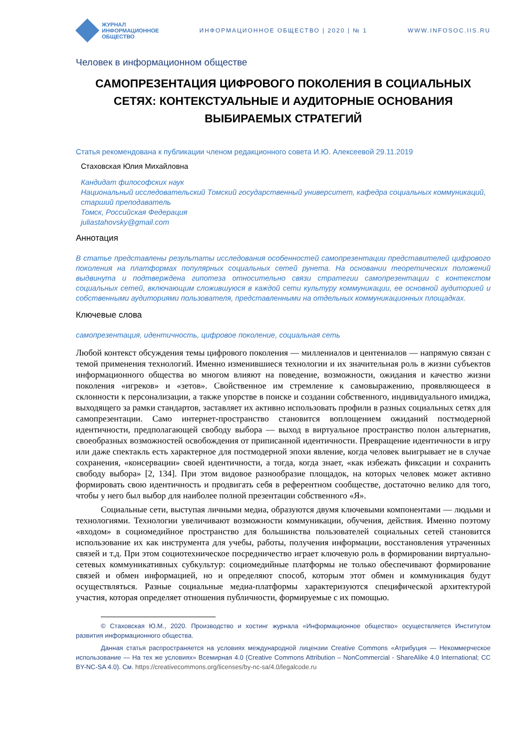ЖУРНАЛ
ИНФОРМАЦИОННОЕ
ОБЩЕСТВО
ИНФОРМАЦИОННОЕ ОБЩЕСТВО | 2020 | № 1 WWW.INFOSOC.IIS.RU
Человек в информационном обществе
САМОПРЕЗЕНТАЦИЯ ЦИФРОВОГО ПОКОЛЕНИЯ В СОЦИАЛЬНЫХ СЕТЯХ: КОНТЕКСТУАЛЬНЫЕ И АУДИТОРНЫЕ ОСНОВАНИЯ ВЫБИРАЕМЫХ СТРАТЕГИЙ
Статья рекомендована к публикации членом редакционного совета И.Ю. Алексеевой 29.11.2019
Стаховская Юлия Михайловна
Кандидат философских наук
Национальный исследовательский Томский государственный университет, кафедра социальных коммуникаций, старший преподаватель
Томск, Российская Федерация
juliastahovsky@gmail.com
Аннотация
В статье представлены результаты исследования особенностей самопрезентации представителей цифрового поколения на платформах популярных социальных сетей рунета. На основании теоретических положений выдвинута и подтверждена гипотеза относительно связи стратегии самопрезентации с контекстом социальных сетей, включающим сложившуюся в каждой сети культуру коммуникации, ее основной аудиторией и собственными аудиториями пользователя, представленными на отдельных коммуникационных площадках.
Ключевые слова
самопрезентация, идентичность, цифровое поколение, социальная сеть
Любой контекст обсуждения темы цифрового поколения — миллениалов и центениалов — напрямую связан с темой применения технологий. Именно изменившиеся технологии и их значительная роль в жизни субъектов информационного общества во многом влияют на поведение, возможности, ожидания и качество жизни поколения «игреков» и «зетов». Свойственное им стремление к самовыражению, проявляющееся в склонности к персонализации, а также упорстве в поиске и создании собственного, индивидуального имиджа, выходящего за рамки стандартов, заставляет их активно использовать профили в разных социальных сетях для самопрезентации. Само интернет-пространство становится воплощением ожиданий постмодерной идентичности, предполагающей свободу выбора — выход в виртуальное пространство полон альтернатив, своеобразных возможностей освобождения от приписанной идентичности. Превращение идентичности в игру или даже спектакль есть характерное для постмодерной эпохи явление, когда человек выигрывает не в случае сохранения, «консервации» своей идентичности, а тогда, когда знает, «как избежать фиксации и сохранить свободу выбора» [2, 134]. При этом видовое разнообразие площадок, на которых человек может активно формировать свою идентичность и продвигать себя в референтном сообществе, достаточно велико для того, чтобы у него был выбор для наиболее полной презентации собственного «Я».
Социальные сети, выступая личными медиа, образуются двумя ключевыми компонентами — людьми и технологиями. Технологии увеличивают возможности коммуникации, обучения, действия. Именно поэтому «входом» в социомедийное пространство для большинства пользователей социальных сетей становится использование их как инструмента для учебы, работы, получения информации, восстановления утраченных связей и т.д. При этом социотехническое посредничество играет ключевую роль в формировании виртуально-сетевых коммуникативных субкультур: социомедийные платформы не только обеспечивают формирование связей и обмен информацией, но и определяют способ, которым этот обмен и коммуникация будут осуществляться. Разные социальные медиа-платформы характеризуются специфической архитектурой участия, которая определяет отношения публичности, формируемые с их помощью.
© Стаховская Ю.М., 2020. Производство и хостинг журнала «Информационное общество» осуществляется Институтом развития информационного общества.
Данная статья распространяется на условиях международной лицензии Creative Commons «Атрибуция — Некоммерческое использование — На тех же условиях» Всемирная 4.0 (Creative Commons Attribution – NonCommercial - ShareAlike 4.0 International; CC BY-NC-SA 4.0). См. https://creativecommons.org/licenses/by-nc-sa/4.0/legalcode.ru